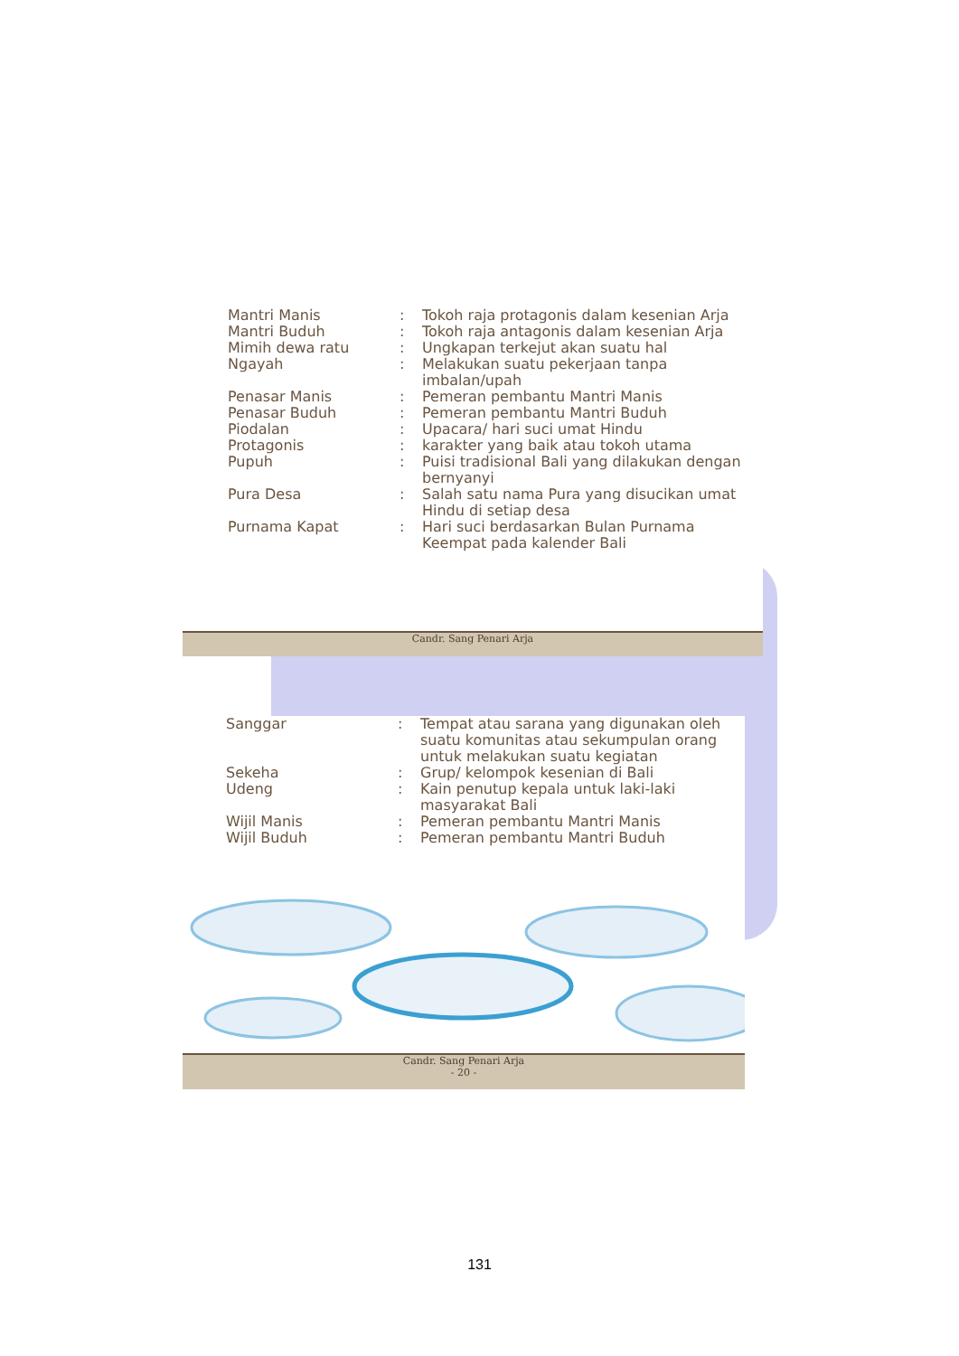| Mantri Manis | : | Tokoh raja protagonis dalam kesenian Arja |
| Mantri Buduh | : | Tokoh raja antagonis dalam kesenian Arja |
| Mimih dewa ratu | : | Ungkapan terkejut akan suatu hal |
| Ngayah | : | Melakukan suatu pekerjaan tanpa imbalan/upah |
| Penasar Manis | : | Pemeran pembantu Mantri Manis |
| Penasar Buduh | : | Pemeran pembantu Mantri Buduh |
| Piodalan | : | Upacara/ hari suci umat Hindu |
| Protagonis | : | karakter yang baik atau tokoh utama |
| Pupuh | : | Puisi tradisional Bali yang dilakukan dengan bernyanyi |
| Pura Desa | : | Salah satu nama Pura yang disucikan umat Hindu di setiap desa |
| Purnama Kapat | : | Hari suci berdasarkan Bulan Purnama Keempat pada kalender Bali |
Candr. Sang Penari Arja
| Sanggar | : | Tempat atau sarana yang digunakan oleh suatu komunitas atau sekumpulan orang untuk melakukan suatu kegiatan |
| Sekeha | : | Grup/ kelompok kesenian di Bali |
| Udeng | : | Kain penutup kepala untuk laki-laki masyarakat Bali |
| Wijil Manis | : | Pemeran pembantu Mantri Manis |
| Wijil Buduh | : | Pemeran pembantu Mantri Buduh |
Candr. Sang Penari Arja
- 20 -
131